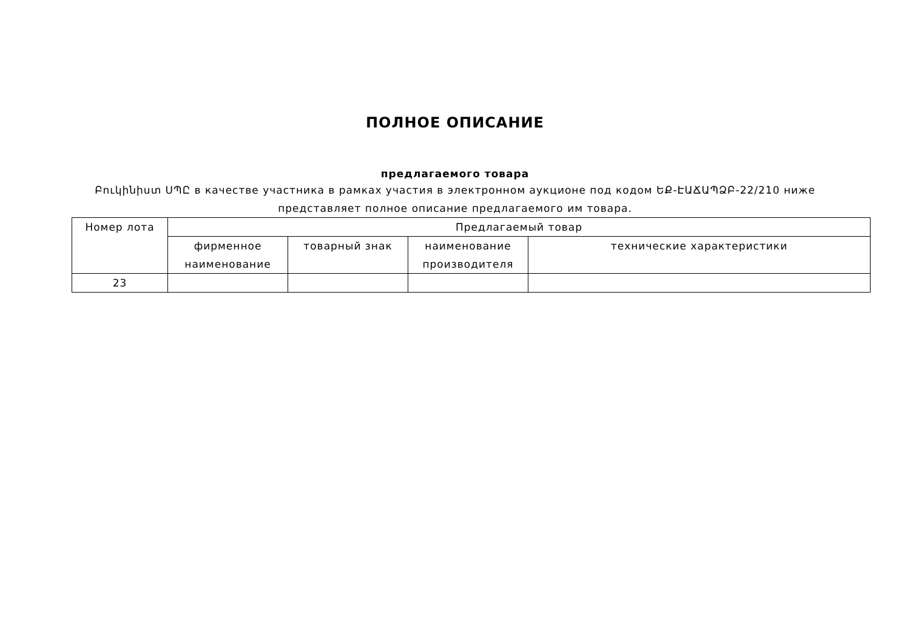ПОЛНОЕ ОПИСАНИЕ
предлагаемого товара
Բուկինիստ ՍՊԸ в качестве участника в рамках участия в электронном аукционе под кодом ԵՔ-ԷԱՃԱՊՁԲ-22/210 ниже представляет полное описание предлагаемого им товара.
| Номер лота | Предлагаемый товар | | | |
| --- | --- | --- | --- | --- |
| | фирменное наименование | товарный знак | наименование производителя | технические характеристики |
| 23 | | | | |